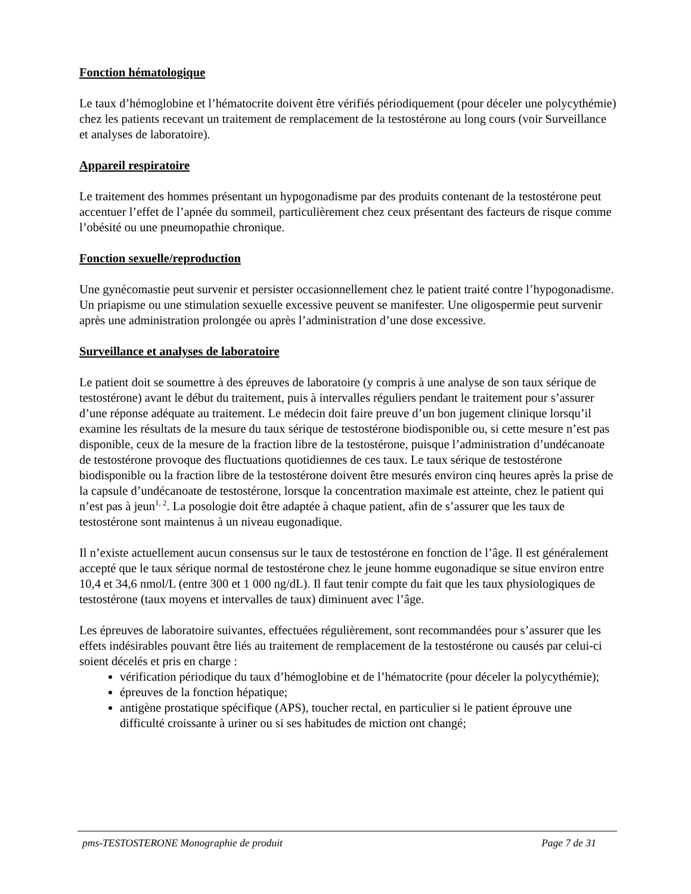Fonction hématologique
Le taux d’hémoglobine et l’hématocrite doivent être vérifiés périodiquement (pour déceler une polycythémie) chez les patients recevant un traitement de remplacement de la testostérone au long cours (voir Surveillance et analyses de laboratoire).
Appareil respiratoire
Le traitement des hommes présentant un hypogonadisme par des produits contenant de la testostérone peut accentuer l’effet de l’apnée du sommeil, particulièrement chez ceux présentant des facteurs de risque comme l’obésité ou une pneumopathie chronique.
Fonction sexuelle/reproduction
Une gynécomastie peut survenir et persister occasionnellement chez le patient traité contre l’hypogonadisme. Un priapisme ou une stimulation sexuelle excessive peuvent se manifester. Une oligospermie peut survenir après une administration prolongée ou après l’administration d’une dose excessive.
Surveillance et analyses de laboratoire
Le patient doit se soumettre à des épreuves de laboratoire (y compris à une analyse de son taux sérique de testostérone) avant le début du traitement, puis à intervalles réguliers pendant le traitement pour s’assurer d’une réponse adéquate au traitement. Le médecin doit faire preuve d’un bon jugement clinique lorsqu’il examine les résultats de la mesure du taux sérique de testostérone biodisponible ou, si cette mesure n’est pas disponible, ceux de la mesure de la fraction libre de la testostérone, puisque l’administration d’undécanoate de testostérone provoque des fluctuations quotidiennes de ces taux. Le taux sérique de testostérone biodisponible ou la fraction libre de la testostérone doivent être mesurés environ cinq heures après la prise de la capsule d’undécanoate de testostérone, lorsque la concentration maximale est atteinte, chez le patient qui n’est pas à jeun<sup>1, 2</sup>. La posologie doit être adaptée à chaque patient, afin de s’assurer que les taux de testostérone sont maintenus à un niveau eugonadique.
Il n’existe actuellement aucun consensus sur le taux de testostérone en fonction de l’âge. Il est généralement accepté que le taux sérique normal de testostérone chez le jeune homme eugonadique se situe environ entre 10,4 et 34,6 nmol/L (entre 300 et 1 000 ng/dL). Il faut tenir compte du fait que les taux physiologiques de testostérone (taux moyens et intervalles de taux) diminuent avec l’âge.
Les épreuves de laboratoire suivantes, effectuées régulièrement, sont recommandées pour s’assurer que les effets indésirables pouvant être liés au traitement de remplacement de la testostérone ou causés par celui-ci soient décelés et pris en charge :
vérification périodique du taux d’hémoglobine et de l’hématocrite (pour déceler la polycythémie);
épreuves de la fonction hépatique;
antigène prostatique spécifique (APS), toucher rectal, en particulier si le patient éprouve une difficulté croissante à uriner ou si ses habitudes de miction ont changé;
pms-TESTOSTERONE Monographie de produit Page 7 de 31